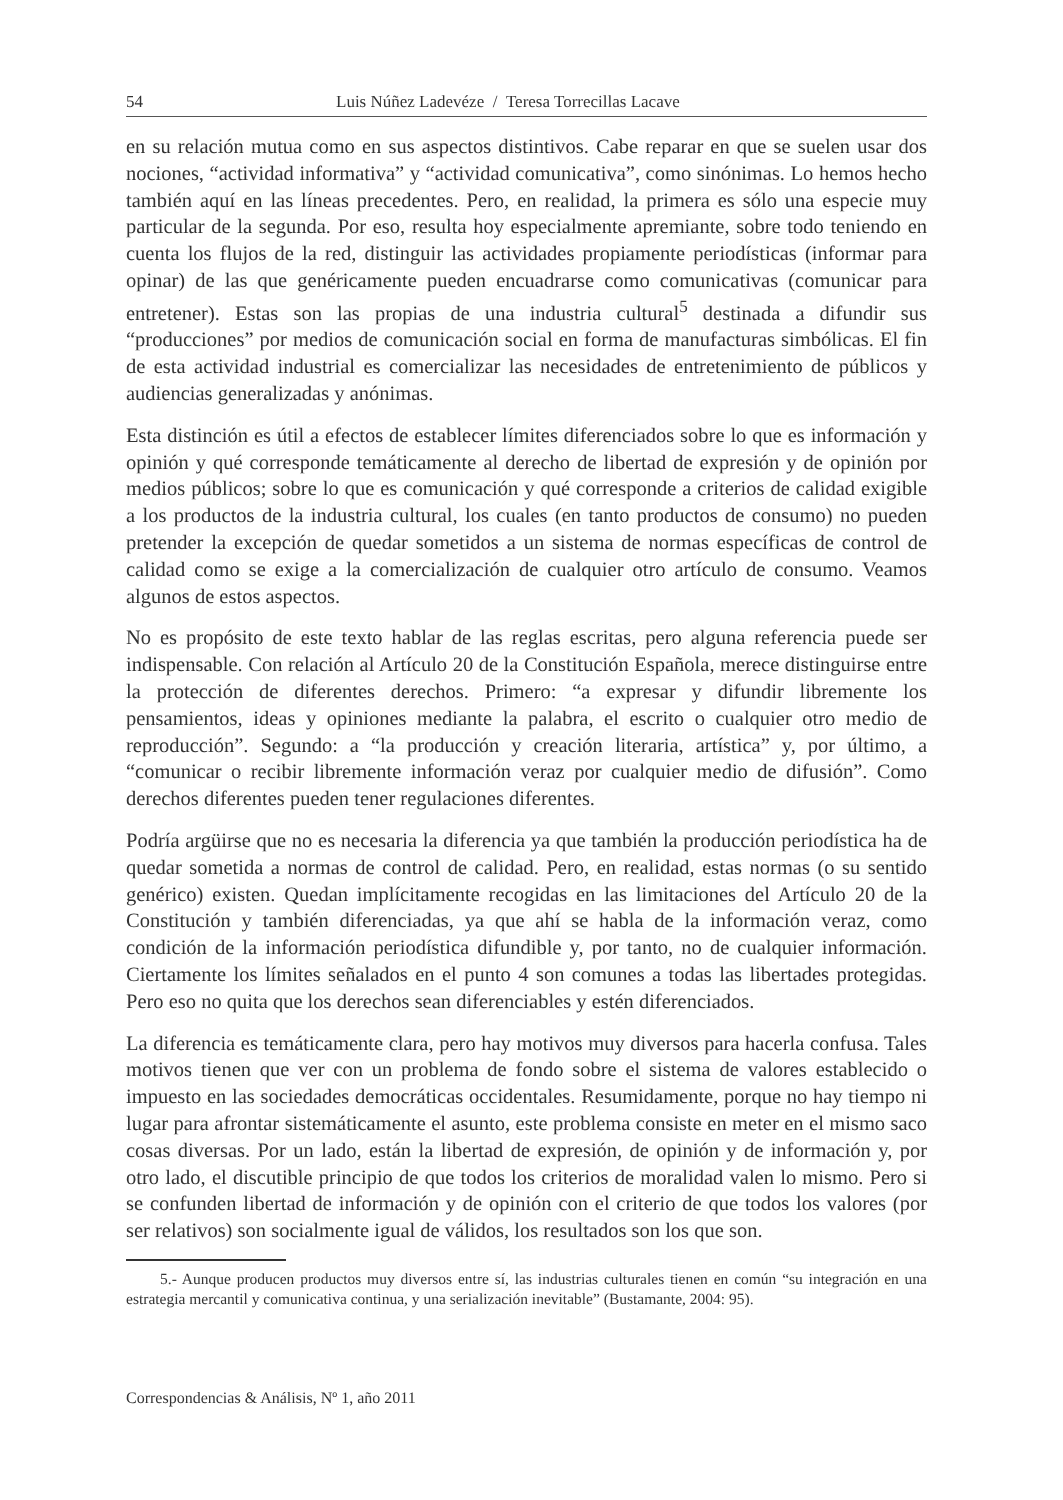54 Luis Núñez Ladevéze / Teresa Torrecillas Lacave
en su relación mutua como en sus aspectos distintivos. Cabe reparar en que se suelen usar dos nociones, “actividad informativa” y “actividad comunicativa”, como sinónimas. Lo hemos hecho también aquí en las líneas precedentes. Pero, en realidad, la primera es sólo una especie muy particular de la segunda. Por eso, resulta hoy especialmente apremiante, sobre todo teniendo en cuenta los flujos de la red, distinguir las actividades propiamente periodísticas (informar para opinar) de las que genéricamente pueden encuadrarse como comunicativas (comunicar para entretener). Estas son las propias de una industria cultural<sup>5</sup> destinada a difundir sus “producciones” por medios de comunicación social en forma de manufacturas simbólicas. El fin de esta actividad industrial es comercializar las necesidades de entretenimiento de públicos y audiencias generalizadas y anónimas.
Esta distinción es útil a efectos de establecer límites diferenciados sobre lo que es información y opinión y qué corresponde temáticamente al derecho de libertad de expresión y de opinión por medios públicos; sobre lo que es comunicación y qué corresponde a criterios de calidad exigible a los productos de la industria cultural, los cuales (en tanto productos de consumo) no pueden pretender la excepción de quedar sometidos a un sistema de normas específicas de control de calidad como se exige a la comercialización de cualquier otro artículo de consumo. Veamos algunos de estos aspectos.
No es propósito de este texto hablar de las reglas escritas, pero alguna referencia puede ser indispensable. Con relación al Artículo 20 de la Constitución Española, merece distinguirse entre la protección de diferentes derechos. Primero: “a expresar y difundir libremente los pensamientos, ideas y opiniones mediante la palabra, el escrito o cualquier otro medio de reproducción”. Segundo: a “la producción y creación literaria, artística” y, por último, a “comunicar o recibir libremente información veraz por cualquier medio de difusión”. Como derechos diferentes pueden tener regulaciones diferentes.
Podría argüirse que no es necesaria la diferencia ya que también la producción periodística ha de quedar sometida a normas de control de calidad. Pero, en realidad, estas normas (o su sentido genérico) existen. Quedan implícitamente recogidas en las limitaciones del Artículo 20 de la Constitución y también diferenciadas, ya que ahí se habla de la información veraz, como condición de la información periodística difundible y, por tanto, no de cualquier información. Ciertamente los límites señalados en el punto 4 son comunes a todas las libertades protegidas. Pero eso no quita que los derechos sean diferenciables y estén diferenciados.
La diferencia es temáticamente clara, pero hay motivos muy diversos para hacerla confusa. Tales motivos tienen que ver con un problema de fondo sobre el sistema de valores establecido o impuesto en las sociedades democráticas occidentales. Resumidamente, porque no hay tiempo ni lugar para afrontar sistemáticamente el asunto, este problema consiste en meter en el mismo saco cosas diversas. Por un lado, están la libertad de expresión, de opinión y de información y, por otro lado, el discutible principio de que todos los criterios de moralidad valen lo mismo. Pero si se confunden libertad de información y de opinión con el criterio de que todos los valores (por ser relativos) son socialmente igual de válidos, los resultados son los que son.
5.- Aunque producen productos muy diversos entre sí, las industrias culturales tienen en común “su integración en una estrategia mercantil y comunicativa continua, y una serialización inevitable” (Bustamante, 2004: 95).
Correspondencias & Análisis, Nº 1, año 2011